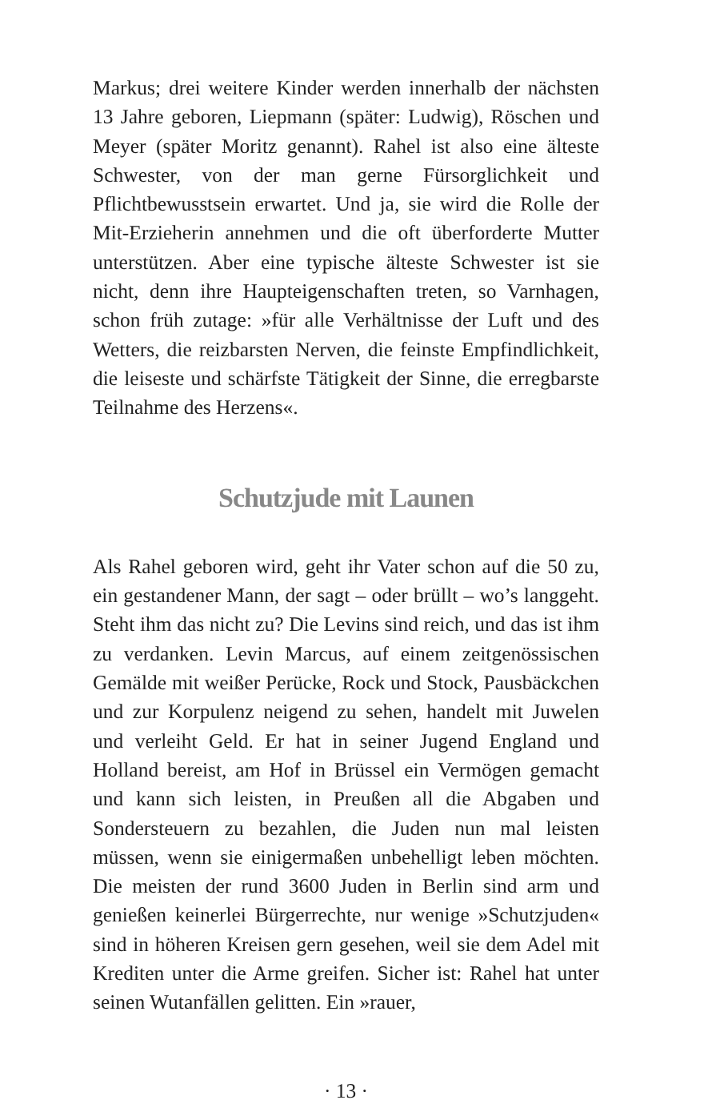Markus; drei weitere Kinder werden innerhalb der nächs­ten 13 Jahre geboren, Liepmann (später: Ludwig), Röschen und Meyer (später Moritz genannt). Rahel ist also eine älteste Schwester, von der man gerne Fürsorglichkeit und Pflichtbewusstsein erwartet. Und ja, sie wird die Rolle der Mit-Erzieherin annehmen und die oft überforderte Mutter unterstützen. Aber eine typische älteste Schwester ist sie nicht, denn ihre Haupteigenschaften treten, so Varnhagen, schon früh zutage: »für alle Verhältnisse der Luft und des Wetters, die reizbarsten Nerven, die feinste Empfindlich­keit, die leiseste und schärfste Tätigkeit der Sinne, die er­regbarste Teilnahme des Herzens«.
Schutzjude mit Launen
Als Rahel geboren wird, geht ihr Vater schon auf die 50 zu, ein gestandener Mann, der sagt – oder brüllt – wo’s langgeht. Steht ihm das nicht zu? Die Levins sind reich, und das ist ihm zu verdanken. Levin Marcus, auf einem zeitgenössischen Gemälde mit weißer Perücke, Rock und Stock, Pausbäckchen und zur Korpulenz neigend zu sehen, handelt mit Juwelen und verleiht Geld. Er hat in seiner Ju­gend England und Holland bereist, am Hof in Brüssel ein Vermögen gemacht und kann sich leisten, in Preußen all die Abgaben und Sondersteuern zu bezahlen, die Juden nun mal leisten müssen, wenn sie einigermaßen unbehelligt le­ben möchten. Die meisten der rund 3600 Juden in Berlin sind arm und genießen keinerlei Bürgerrechte, nur wenige »Schutzjuden« sind in höheren Kreisen gern gesehen, weil sie dem Adel mit Krediten unter die Arme greifen. Sicher ist: Rahel hat unter seinen Wutanfällen gelitten. Ein »rauer,
· 13 ·